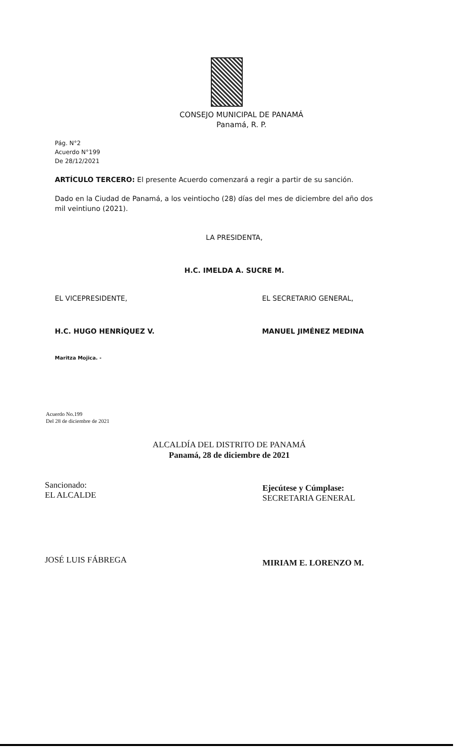CONSEJO MUNICIPAL DE PANAMÁ
Panamá, R. P.
Pág. N°2
Acuerdo N°199
De 28/12/2021
ARTÍCULO TERCERO: El presente Acuerdo comenzará a regir a partir de su sanción.
Dado en la Ciudad de Panamá, a los veintiocho (28) días del mes de diciembre del año dos mil veintiuno (2021).
LA PRESIDENTA,
H.C. IMELDA A. SUCRE M.
EL VICEPRESIDENTE,
H.C. HUGO HENRÍQUEZ V.
EL SECRETARIO GENERAL,
MANUEL JIMÉNEZ MEDINA
Maritza Mojica. -
Acuerdo No.199
Del 28 de diciembre de 2021
ALCALDÍA DEL DISTRITO DE PANAMÁ
Panamá, 28 de diciembre de 2021
Sancionado:
EL ALCALDE
JOSÉ LUIS FÁBREGA
Ejecútese y Cúmplase:
SECRETARIA GENERAL
MIRIAM E. LORENZO M.